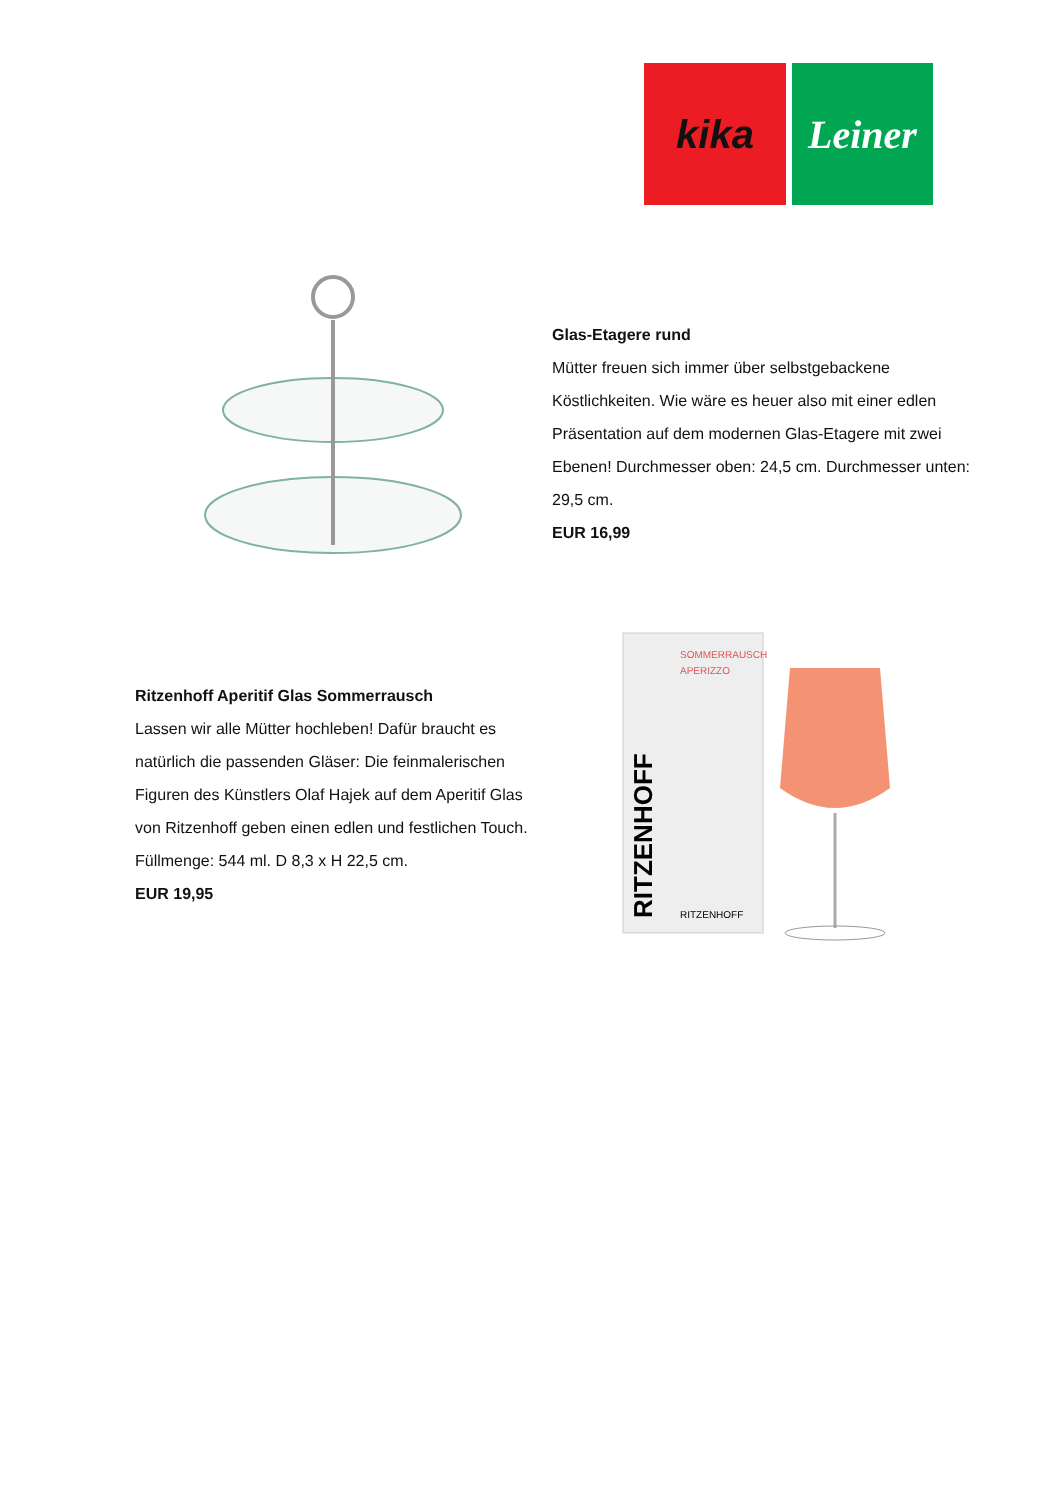kika Leiner
Glas-Etagere rund
Mütter freuen sich immer über selbstgebackene Köstlichkeiten. Wie wäre es heuer also mit einer edlen Präsentation auf dem modernen Glas-Etagere mit zwei Ebenen! Durchmesser oben: 24,5 cm. Durchmesser unten: 29,5 cm.
EUR 16,99
Ritzenhoff Aperitif Glas Sommerrausch
Lassen wir alle Mütter hochleben! Dafür braucht es natürlich die passenden Gläser: Die feinmalerischen Figuren des Künstlers Olaf Hajek auf dem Aperitif Glas von Ritzenhoff geben einen edlen und festlichen Touch. Füllmenge: 544 ml. D 8,3 x H 22,5 cm.
EUR 19,95
SOMMERRAUSCH
APERIZZO
RITZENHOFF
RITZENHOFF